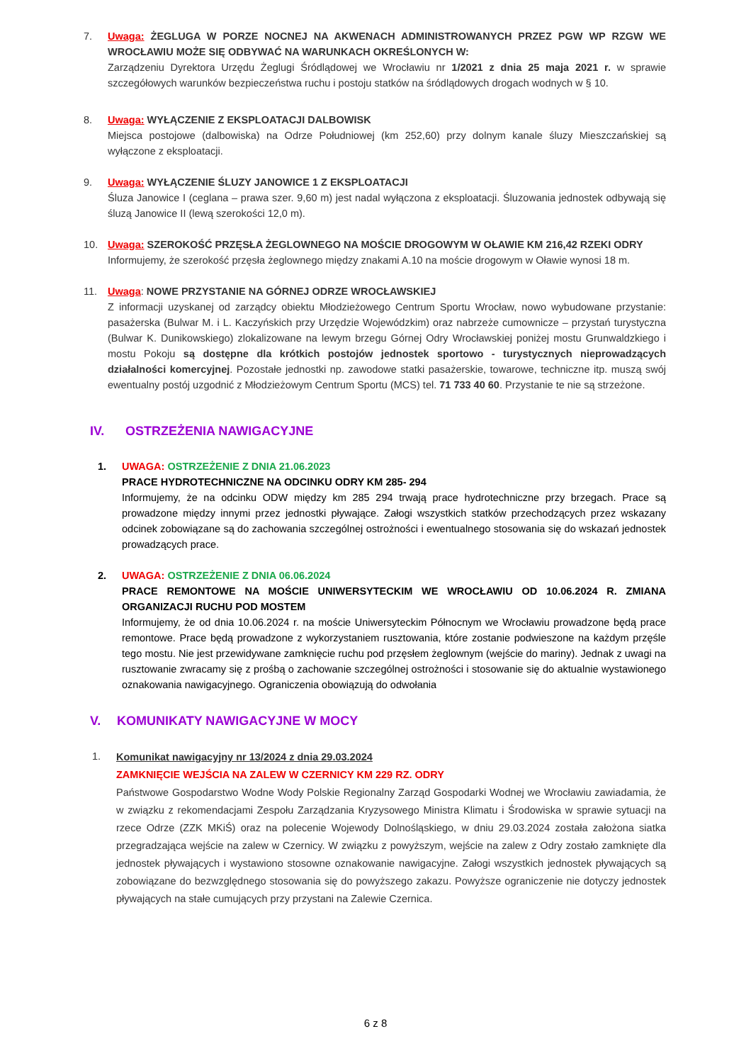7. Uwaga: ŻEGLUGA W PORZE NOCNEJ NA AKWENACH ADMINISTROWANYCH PRZEZ PGW WP RZGW WE WROCŁAWIU MOŻE SIĘ ODBYWAĆ NA WARUNKACH OKREŚLONYCH W:
Zarządzeniu Dyrektora Urzędu Żeglugi Śródlądowej we Wrocławiu nr 1/2021 z dnia 25 maja 2021 r. w sprawie szczegółowych warunków bezpieczeństwa ruchu i postoju statków na śródlądowych drogach wodnych w § 10.
8. Uwaga: WYŁĄCZENIE Z EKSPLOATACJI DALBOWISK
Miejsca postojowe (dalbowiska) na Odrze Południowej (km 252,60) przy dolnym kanale śluzy Mieszczańskiej są wyłączone z eksploatacji.
9. Uwaga: WYŁĄCZENIE ŚLUZY JANOWICE 1 Z EKSPLOATACJI
Śluza Janowice I (ceglana – prawa szer. 9,60 m) jest nadal wyłączona z eksploatacji. Śluzowania jednostek odbywają się śluzą Janowice II (lewą szerokości 12,0 m).
10. Uwaga: SZEROKOŚĆ PRZĘSŁA ŻEGLOWNEGO NA MOŚCIE DROGOWYM W OŁAWIE KM 216,42 RZEKI ODRY
Informujemy, że szerokość przęsła żeglownego między znakami A.10 na moście drogowym w Oławie wynosi 18 m.
11. Uwaga: NOWE PRZYSTANIE NA GÓRNEJ ODRZE WROCŁAWSKIEJ
Z informacji uzyskanej od zarządcy obiektu Młodzieżowego Centrum Sportu Wrocław, nowo wybudowane przystanie: pasażerska (Bulwar M. i L. Kaczyńskich przy Urzędzie Wojewódzkim) oraz nabrzeże cumownicze – przystań turystyczna (Bulwar K. Dunikowskiego) zlokalizowane na lewym brzegu Górnej Odry Wrocławskiej poniżej mostu Grunwaldzkiego i mostu Pokoju są dostępne dla krótkich postojów jednostek sportowo - turystycznych nieprowadzących działalności komercyjnej. Pozostałe jednostki np. zawodowe statki pasażerskie, towarowe, techniczne itp. muszą swój ewentualny postój uzgodnić z Młodzieżowym Centrum Sportu (MCS) tel. 71 733 40 60. Przystanie te nie są strzeżone.
IV. OSTRZEŻENIA NAWIGACYJNE
1. UWAGA: OSTRZEŻENIE Z DNIA 21.06.2023
PRACE HYDROTECHNICZNE NA ODCINKU ODRY KM 285- 294
Informujemy, że na odcinku ODW między km 285 294 trwają prace hydrotechniczne przy brzegach. Prace są prowadzone między innymi przez jednostki pływające. Załogi wszystkich statków przechodzących przez wskazany odcinek zobowiązane są do zachowania szczególnej ostrożności i ewentualnego stosowania się do wskazań jednostek prowadzących prace.
2. UWAGA: OSTRZEŻENIE Z DNIA 06.06.2024
PRACE REMONTOWE NA MOŚCIE UNIWERSYTECKIM WE WROCŁAWIU OD 10.06.2024 R. ZMIANA ORGANIZACJI RUCHU POD MOSTEM
Informujemy, że od dnia 10.06.2024 r. na moście Uniwersyteckim Północnym we Wrocławiu prowadzone będą prace remontowe. Prace będą prowadzone z wykorzystaniem rusztowania, które zostanie podwieszone na każdym przęśle tego mostu. Nie jest przewidywane zamknięcie ruchu pod przęsłem żeglownym (wejście do mariny). Jednak z uwagi na rusztowanie zwracamy się z prośbą o zachowanie szczególnej ostrożności i stosowanie się do aktualnie wystawionego oznakowania nawigacyjnego. Ograniczenia obowiązują do odwołania
V. KOMUNIKATY NAWIGACYJNE W MOCY
1.
Komunikat nawigacyjny nr 13/2024 z dnia 29.03.2024
ZAMKNIĘCIE WEJŚCIA NA ZALEW W CZERNICY KM 229 RZ. ODRY
Państwowe Gospodarstwo Wodne Wody Polskie Regionalny Zarząd Gospodarki Wodnej we Wrocławiu zawiadamia, że w związku z rekomendacjami Zespołu Zarządzania Kryzysowego Ministra Klimatu i Środowiska w sprawie sytuacji na rzece Odrze (ZZK MKiŚ) oraz na polecenie Wojewody Dolnośląskiego, w dniu 29.03.2024 została założona siatka przegradzająca wejście na zalew w Czernicy. W związku z powyższym, wejście na zalew z Odry zostało zamknięte dla jednostek pływających i wystawiono stosowne oznakowanie nawigacyjne. Załogi wszystkich jednostek pływających są zobowiązane do bezwzględnego stosowania się do powyższego zakazu. Powyższe ograniczenie nie dotyczy jednostek pływających na stałe cumujących przy przystani na Zalewie Czernica.
6 z 8